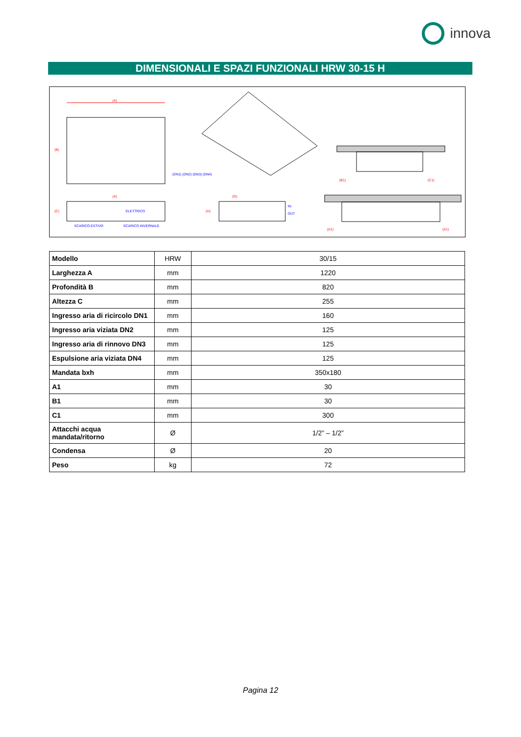innova
DIMENSIONALI E SPAZI FUNZIONALI HRW 30-15 H
(A)
(B)
(DN1) (DN2) (DN3) (DN4)
(A)
(C)
ELETTRICO
SCARICO ESTIVO
SCARICO INVERNALE
(G)
(H)
IN
OUT
(B1)
(C1)
(A1)
(A1)
| Modello | HRW | 30/15 |
| Larghezza A | mm | 1220 |
| Profondità B | mm | 820 |
| Altezza C | mm | 255 |
| Ingresso aria di ricircolo DN1 | mm | 160 |
| Ingresso aria viziata DN2 | mm | 125 |
| Ingresso aria di rinnovo DN3 | mm | 125 |
| Espulsione aria viziata DN4 | mm | 125 |
| Mandata bxh | mm | 350x180 |
| A1 | mm | 30 |
| B1 | mm | 30 |
| C1 | mm | 300 |
| Attacchi acqua mandata/ritorno | Ø | 1/2” – 1/2” |
| Condensa | Ø | 20 |
| Peso | kg | 72 |
Pagina 12